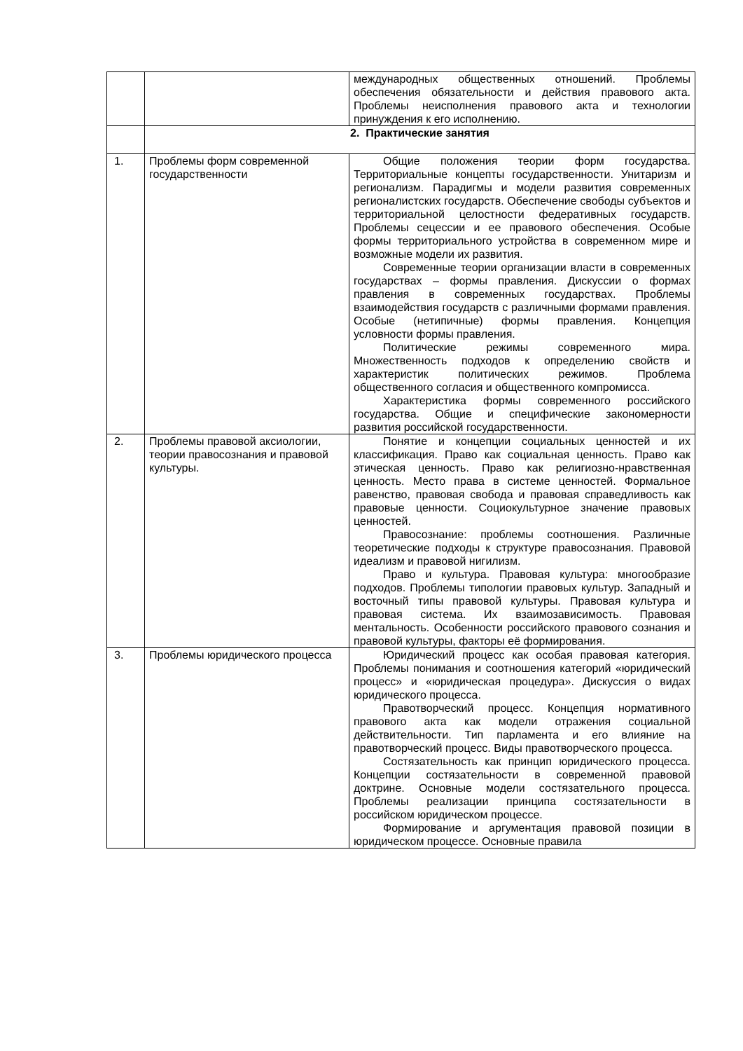| | | международных общественных отношений. Проблемы обеспечения обязательности и действия правового акта. Проблемы неисполнения правового акта и технологии принуждения к его исполнению. |
| | 2. Практические занятия | |
| 1. | Проблемы форм современной государственности | Общие положения теории форм государства. Территориальные концепты государственности. Унитаризм и регионализм. Парадигмы и модели развития современных регионалистских государств. Обеспечение свободы субъектов и территориальной целостности федеративных государств. Проблемы сецессии и ее правового обеспечения. Особые формы территориального устройства в современном мире и возможные модели их развития. Современные теории организации власти в современных государствах – формы правления. Дискуссии о формах правления в современных государствах. Проблемы взаимодействия государств с различными формами правления. Особые (нетипичные) формы правления. Концепция условности формы правления. Политические режимы современного мира. Множественность подходов к определению свойств и характеристик политических режимов. Проблема общественного согласия и общественного компромисса. Характеристика формы современного российского государства. Общие и специфические закономерности развития российской государственности. |
| 2. | Проблемы правовой аксиологии, теории правосознания и правовой культуры. | Понятие и концепции социальных ценностей и их классификация. Право как социальная ценность. Право как этическая ценность. Право как религиозно-нравственная ценность. Место права в системе ценностей. Формальное равенство, правовая свобода и правовая справедливость как правовые ценности. Социокультурное значение правовых ценностей. Правосознание: проблемы соотношения. Различные теоретические подходы к структуре правосознания. Правовой идеализм и правовой нигилизм. Право и культура. Правовая культура: многообразие подходов. Проблемы типологии правовых культур. Западный и восточный типы правовой культуры. Правовая культура и правовая система. Их взаимозависимость. Правовая ментальность. Особенности российского правового сознания и правовой культуры, факторы её формирования. |
| 3. | Проблемы юридического процесса | Юридический процесс как особая правовая категория. Проблемы понимания и соотношения категорий «юридический процесс» и «юридическая процедура». Дискуссия о видах юридического процесса. Правотворческий процесс. Концепция нормативного правового акта как модели отражения социальной действительности. Тип парламента и его влияние на правотворческий процесс. Виды правотворческого процесса. Состязательность как принцип юридического процесса. Концепции состязательности в современной правовой доктрине. Основные модели состязательного процесса. Проблемы реализации принципа состязательности в российском юридическом процессе. Формирование и аргументация правовой позиции в юридическом процессе. Основные правила |